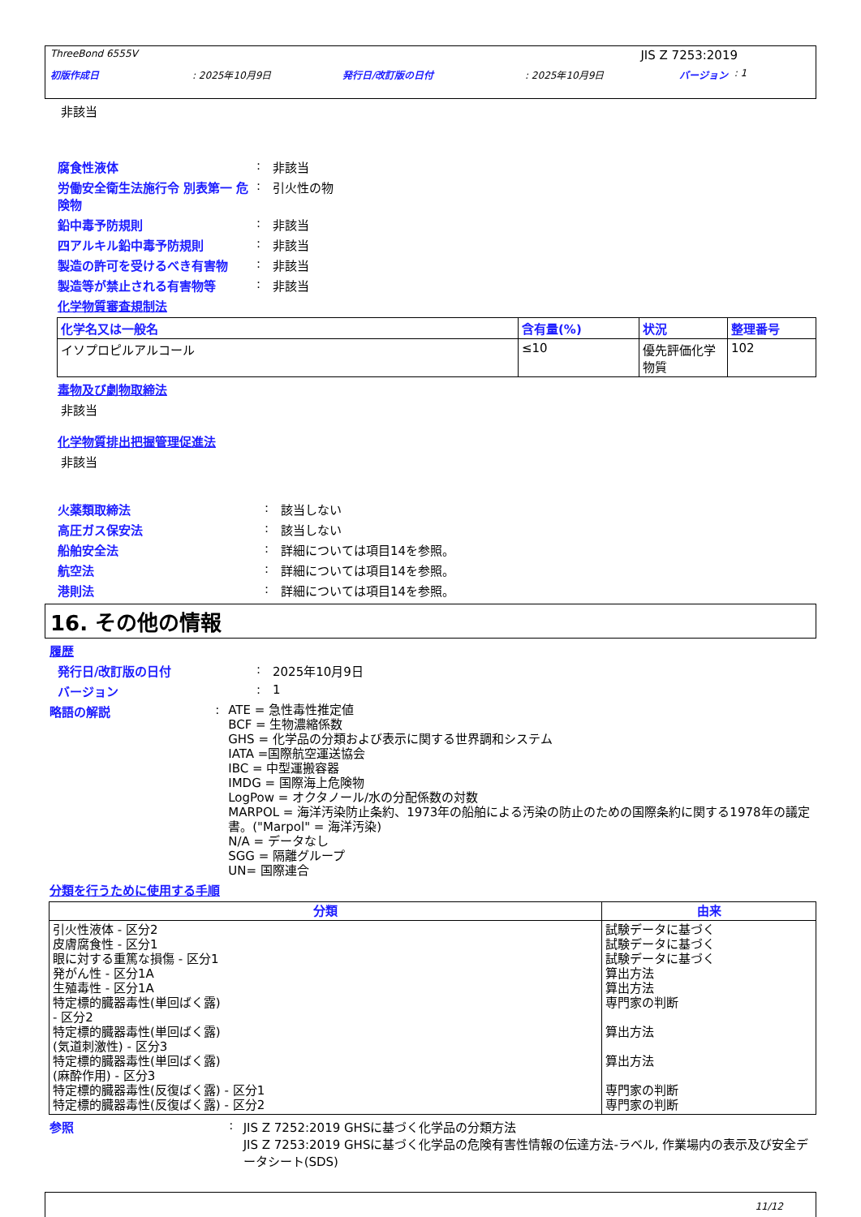ThreeBond 6555V JIS Z 7253:2019
初版作成日: 2025年10月9日 発行日/改訂版の日付: 2025年10月9日 バージョン : 1
非該当
腐食性液体: 非該当
労働安全衛生法施行令 別表第一 危険物: 引火性の物
鉛中毒予防規則: 非該当
四アルキル鉛中毒予防規則: 非該当
製造の許可を受けるべき有害物: 非該当
製造等が禁止される有害物等: 非該当
化学物質審査規制法
| 化学名又は一般名 | 含有量(%) | 状況 | 整理番号 |
| --- | --- | --- | --- |
| イソプロピルアルコール | ≤10 | 優先評価化学物質 | 102 |
毒物及び劇物取締法
非該当
化学物質排出把握管理促進法
非該当
火薬類取締法: 該当しない
高圧ガス保安法: 該当しない
船舶安全法: 詳細については項目14を参照。
航空法: 詳細については項目14を参照。
港則法: 詳細については項目14を参照。
16. その他の情報
履歴
発行日/改訂版の日付: 2025年10月9日
バージョン: 1
略語の解説: ATE = 急性毒性推定値
BCF = 生物濃縮係数
GHS = 化学品の分類および表示に関する世界調和システム
IATA =国際航空運送協会
IBC = 中型運搬容器
IMDG = 国際海上危険物
LogPow = オクタノール/水の分配係数の対数
MARPOL = 海洋汚染防止条約、1973年の船舶による汚染の防止のための国際条約に関する1978年の議定書。("Marpol" = 海洋汚染)
N/A = データなし
SGG = 隔離グループ
UN= 国際連合
分類を行うために使用する手順
| 分類 | 由来 |
| --- | --- |
| 引火性液体 - 区分2 皮膚腐食性 - 区分1 眼に対する重篤な損傷 - 区分1 発がん性 - 区分1A 生殖毒性 - 区分1A 特定標的臓器毒性(単回ばく露) - 区分2 特定標的臓器毒性(単回ばく露) (気道刺激性) - 区分3 特定標的臓器毒性(単回ばく露) (麻酔作用) - 区分3 特定標的臓器毒性(反復ばく露) - 区分1 特定標的臓器毒性(反復ばく露) - 区分2 | 試験データに基づく 試験データに基づく 試験データに基づく 算出方法 算出方法 専門家の判断 算出方法 算出方法 専門家の判断 専門家の判断 |
参照: JIS Z 7252:2019 GHSに基づく化学品の分類方法
JIS Z 7253:2019 GHSに基づく化学品の危険有害性情報の伝達方法-ラベル, 作業場内の表示及び安全データシート(SDS)
11/12